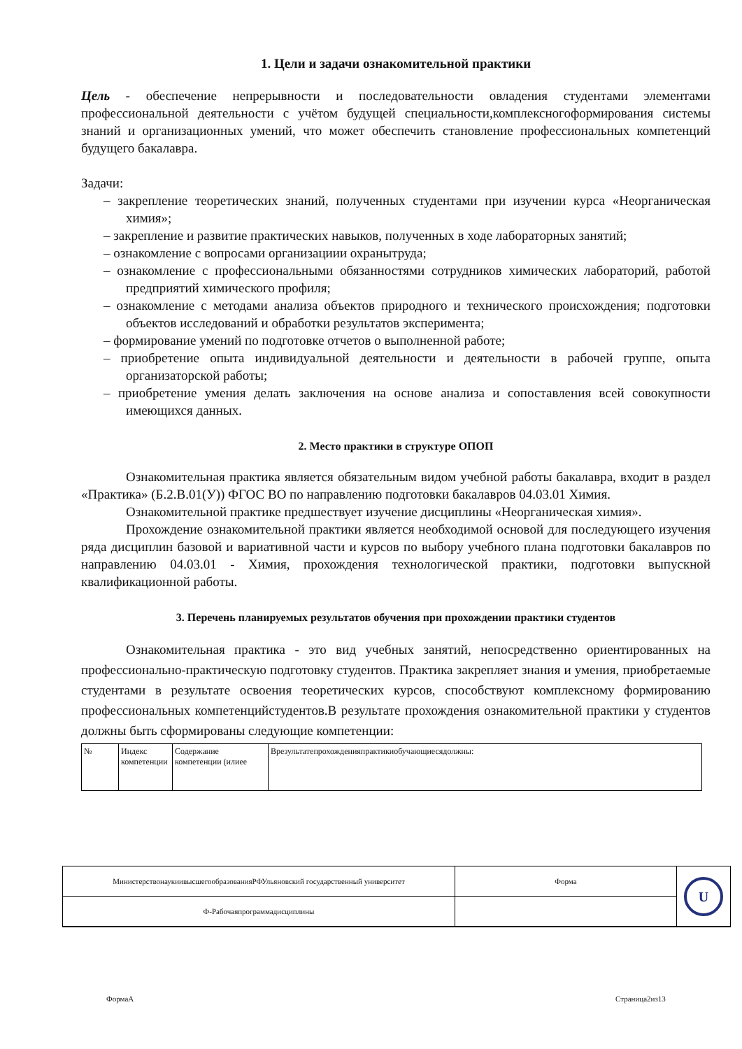1. Цели и задачи ознакомительной практики
Цель - обеспечение непрерывности и последовательности овладения студентами элементами профессиональной деятельности с учётом будущей специальности,комплексногоформирования системы знаний и организационных умений, что может обеспечить становление профессиональных компетенций будущего бакалавра.
Задачи:
– закрепление теоретических знаний, полученных студентами при изучении курса «Неорганическая химия»;
– закрепление и развитие практических навыков, полученных в ходе лабораторных занятий;
– ознакомление с вопросами организациии охранытруда;
– ознакомление с профессиональными обязанностями сотрудников химических лабораторий, работой предприятий химического профиля;
– ознакомление с методами анализа объектов природного и технического происхождения; подготовки объектов исследований и обработки результатов эксперимента;
– формирование умений по подготовке отчетов о выполненной работе;
– приобретение опыта индивидуальной деятельности и деятельности в рабочей группе, опыта организаторской работы;
– приобретение умения делать заключения на основе анализа и сопоставления всей совокупности имеющихся данных.
2. Место практики в структуре ОПОП
Ознакомительная практика является обязательным видом учебной работы бакалавра, входит в раздел «Практика» (Б.2.В.01(У)) ФГОС ВО по направлению подготовки бакалавров 04.03.01 Химия.
Ознакомительной практике предшествует изучение дисциплины «Неорганическая химия».
Прохождение ознакомительной практики является необходимой основой для последующего изучения ряда дисциплин базовой и вариативной части и курсов по выбору учебного плана подготовки бакалавров по направлению 04.03.01 - Химия, прохождения технологической практики, подготовки выпускной квалификационной работы.
3. Перечень планируемых результатов обучения при прохождении практики студентов
Ознакомительная практика - это вид учебных занятий, непосредственно ориентированных на профессионально-практическую подготовку студентов. Практика закрепляет знания и умения, приобретаемые студентами в результате освоения теоретических курсов, способствуют комплексному формированию профессиональных компетенцийстудентов.В результате прохождения ознакомительной практики у студентов должны быть сформированы следующие компетенции:
| № | Индекс компетенции | Содержание компетенции (илиее | Врезультатепрохожденияпрактикиобучающиесядолжны: |
| МинистерствонаукиивысшегообразованияРФУльяновский государственный университет | Форма | U |
| Ф-Рабочаяпрограммадисциплины | | |
ФормаА Страница2из13